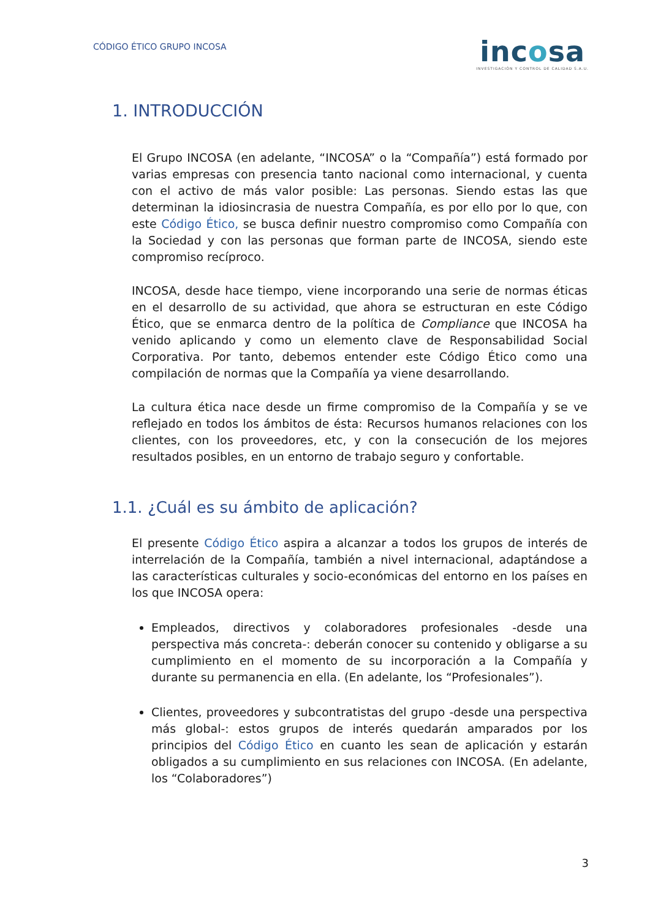CÓDIGO ÉTICO GRUPO INCOSA
incosa
INVESTIGACIÓN Y CONTROL DE CALIDAD S.A.U.
1. INTRODUCCIÓN
El Grupo INCOSA (en adelante, “INCOSA” o la “Compañía”) está formado por varias empresas con presencia tanto nacional como internacional, y cuenta con el activo de más valor posible: Las personas. Siendo estas las que determinan la idiosincrasia de nuestra Compañía, es por ello por lo que, con este Código Ético, se busca definir nuestro compromiso como Compañía con la Sociedad y con las personas que forman parte de INCOSA, siendo este compromiso recíproco.
INCOSA, desde hace tiempo, viene incorporando una serie de normas éticas en el desarrollo de su actividad, que ahora se estructuran en este Código Ético, que se enmarca dentro de la política de Compliance que INCOSA ha venido aplicando y como un elemento clave de Responsabilidad Social Corporativa. Por tanto, debemos entender este Código Ético como una compilación de normas que la Compañía ya viene desarrollando.
La cultura ética nace desde un firme compromiso de la Compañía y se ve reflejado en todos los ámbitos de ésta: Recursos humanos relaciones con los clientes, con los proveedores, etc, y con la consecución de los mejores resultados posibles, en un entorno de trabajo seguro y confortable.
1.1. ¿Cuál es su ámbito de aplicación?
El presente Código Ético aspira a alcanzar a todos los grupos de interés de interrelación de la Compañía, también a nivel internacional, adaptándose a las características culturales y socio-económicas del entorno en los países en los que INCOSA opera:
Empleados, directivos y colaboradores profesionales -desde una perspectiva más concreta-: deberán conocer su contenido y obligarse a su cumplimiento en el momento de su incorporación a la Compañía y durante su permanencia en ella. (En adelante, los “Profesionales”).
Clientes, proveedores y subcontratistas del grupo -desde una perspectiva más global-: estos grupos de interés quedarán amparados por los principios del Código Ético en cuanto les sean de aplicación y estarán obligados a su cumplimiento en sus relaciones con INCOSA. (En adelante, los “Colaboradores”)
3